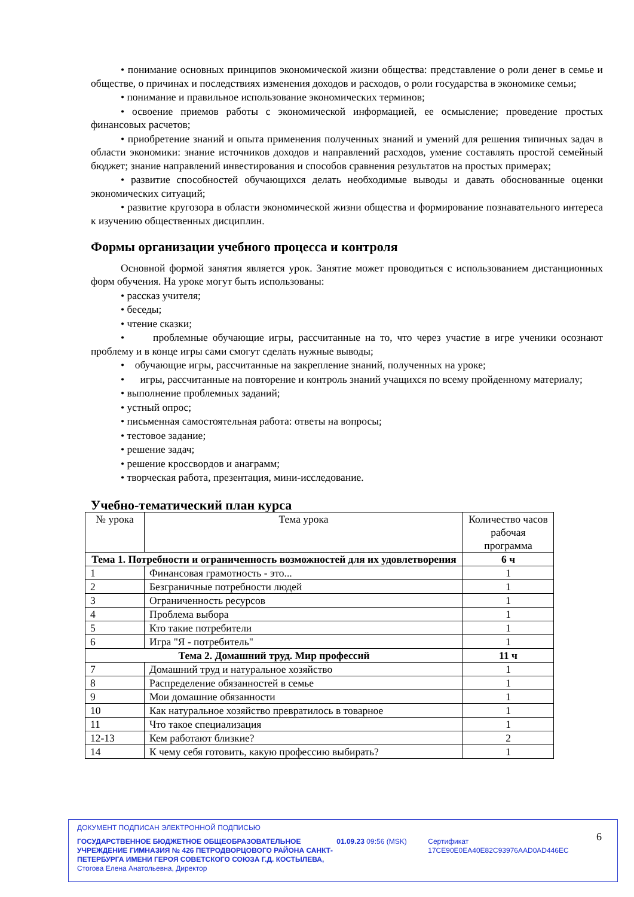• понимание основных принципов экономической жизни общества: представление о роли денег в семье и обществе, о причинах и последствиях изменения доходов и расходов, о роли государства в экономике семьи;
• понимание и правильное использование экономических терминов;
• освоение приемов работы с экономической информацией, ее осмысление; проведение простых финансовых расчетов;
• приобретение знаний и опыта применения полученных знаний и умений для решения типичных задач в области экономики: знание источников доходов и направлений расходов, умение составлять простой семейный бюджет; знание направлений инвестирования и способов сравнения результатов на простых примерах;
• развитие способностей обучающихся делать необходимые выводы и давать обоснованные оценки экономических ситуаций;
• развитие кругозора в области экономической жизни общества и формирование познавательного интереса к изучению общественных дисциплин.
Формы организации учебного процесса и контроля
Основной формой занятия является урок. Занятие может проводиться с использованием дистанционных форм обучения. На уроке могут быть использованы:
• рассказ учителя;
• беседы;
• чтение сказки;
• проблемные обучающие игры, рассчитанные на то, что через участие в игре ученики осознают проблему и в конце игры сами смогут сделать нужные выводы;
• обучающие игры, рассчитанные на закрепление знаний, полученных на уроке;
• игры, рассчитанные на повторение и контроль знаний учащихся по всему пройденному материалу;
• выполнение проблемных заданий;
• устный опрос;
• письменная самостоятельная работа: ответы на вопросы;
• тестовое задание;
• решение задач;
• решение кроссвордов и анаграмм;
• творческая работа, презентация, мини-исследование.
Учебно-тематический план курса
| № урока | Тема урока | Количество часов рабочая программа |
| --- | --- | --- |
| Тема 1. Потребности и ограниченность возможностей для их удовлетворения | | 6 ч |
| 1 | Финансовая грамотность - это... | 1 |
| 2 | Безграничные потребности людей | 1 |
| 3 | Ограниченность ресурсов | 1 |
| 4 | Проблема выбора | 1 |
| 5 | Кто такие потребители | 1 |
| 6 | Игра "Я - потребитель" | 1 |
| Тема 2. Домашний труд. Мир профессий | | 11 ч |
| 7 | Домашний труд и натуральное хозяйство | 1 |
| 8 | Распределение обязанностей в семье | 1 |
| 9 | Мои домашние обязанности | 1 |
| 10 | Как натуральное хозяйство превратилось в товарное | 1 |
| 11 | Что такое специализация | 1 |
| 12-13 | Кем работают близкие? | 2 |
| 14 | К чему себя готовить, какую профессию выбирать? | 1 |
ДОКУМЕНТ ПОДПИСАН ЭЛЕКТРОННОЙ ПОДПИСЬЮ
ГОСУДАРСТВЕННОЕ БЮДЖЕТНОЕ ОБЩЕОБРАЗОВАТЕЛЬНОЕ УЧРЕЖДЕНИЕ ГИМНАЗИЯ № 426 ПЕТРОДВОРЦОВОГО РАЙОНА САНКТ-ПЕТЕРБУРГА ИМЕНИ ГЕРОЯ СОВЕТСКОГО СОЮЗА Г.Д. КОСТЫЛЕВА, Стогова Елена Анатольевна, Директор
01.09.23 09:56 (MSK) Сертификат 17CE90E0EA40E82C93976AAD0AD446EC
6